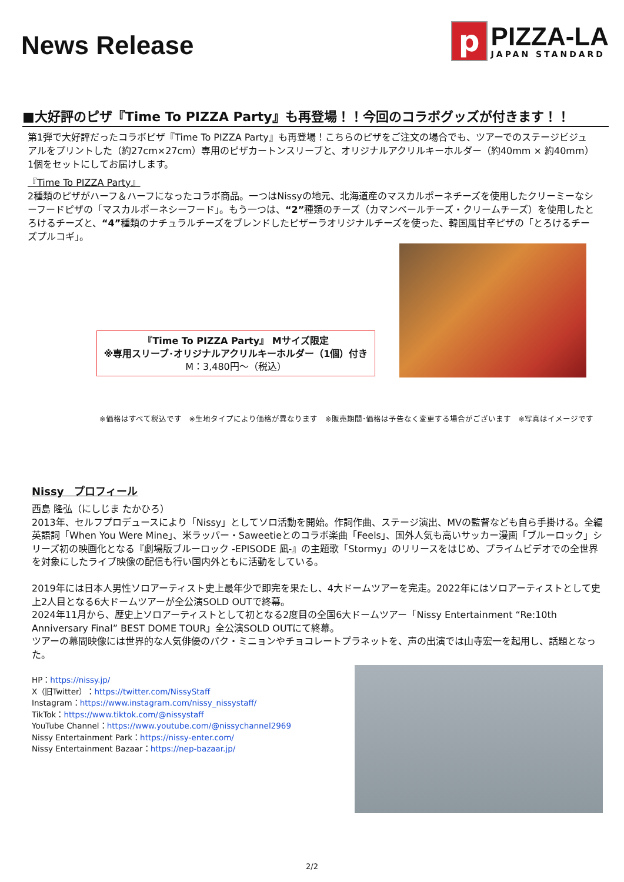News Release
p
PIZZA-LA
JAPAN STANDARD
■大好評のピザ『Time To PIZZA Party』も再登場！！今回のコラボグッズが付きます！！
第1弾で大好評だったコラボピザ『Time To PIZZA Party』も再登場！こちらのピザをご注文の場合でも、ツアーでのステージビジュアルをプリントした（約27cm×27cm）専用のピザカートンスリーブと、オリジナルアクリルキーホルダー（約40mm × 約40mm）1個をセットにしてお届けします。
『Time To PIZZA Party』
2種類のピザがハーフ＆ハーフになったコラボ商品。一つはNissyの地元、北海道産のマスカルポーネチーズを使用したクリーミーなシーフードピザの「マスカルポーネシーフード」。もう一つは、“2”種類のチーズ（カマンベールチーズ・クリームチーズ）を使用したとろけるチーズと、“4”種類のナチュラルチーズをブレンドしたピザーラオリジナルチーズを使った、韓国風甘辛ピザの「とろけるチーズプルコギ」。
『Time To PIZZA Party』 Mサイズ限定
※専用スリーブ･オリジナルアクリルキーホルダー（1個）付き
M：3,480円～（税込）
※価格はすべて税込です　※生地タイプにより価格が異なります　※販売期間･価格は予告なく変更する場合がございます　※写真はイメージです
Nissy　プロフィール
西島 隆弘（にしじま たかひろ）
2013年、セルフプロデュースにより「Nissy」としてソロ活動を開始。作詞作曲、ステージ演出、MVの監督なども自ら手掛ける。全編英語詞「When You Were Mine」、米ラッパー・Saweetieとのコラボ楽曲「Feels」、国外人気も高いサッカー漫画「ブルーロック」シリーズ初の映画化となる『劇場版ブルーロック -EPISODE 凪-』の主題歌「Stormy」のリリースをはじめ、プライムビデオでの全世界を対象にしたライブ映像の配信も行い国内外ともに活動をしている。
2019年には日本人男性ソロアーティスト史上最年少で即完を果たし、4大ドームツアーを完走。2022年にはソロアーティストとして史上2人目となる6大ドームツアーが全公演SOLD OUTで終幕。
2024年11月から、歴史上ソロアーティストとして初となる2度目の全国6大ドームツアー「Nissy Entertainment “Re:10th Anniversary Final” BEST DOME TOUR」全公演SOLD OUTにて終幕。
ツアーの幕間映像には世界的な人気俳優のパク・ミニョンやチョコレートプラネットを、声の出演では山寺宏一を起用し、話題となった。
HP：https://nissy.jp/
X（旧Twitter）：https://twitter.com/NissyStaff
Instagram：https://www.instagram.com/nissy_nissystaff/
TikTok：https://www.tiktok.com/@nissystaff
YouTube Channel：https://www.youtube.com/@nissychannel2969
Nissy Entertainment Park：https://nissy-enter.com/
Nissy Entertainment Bazaar：https://nep-bazaar.jp/
2/2